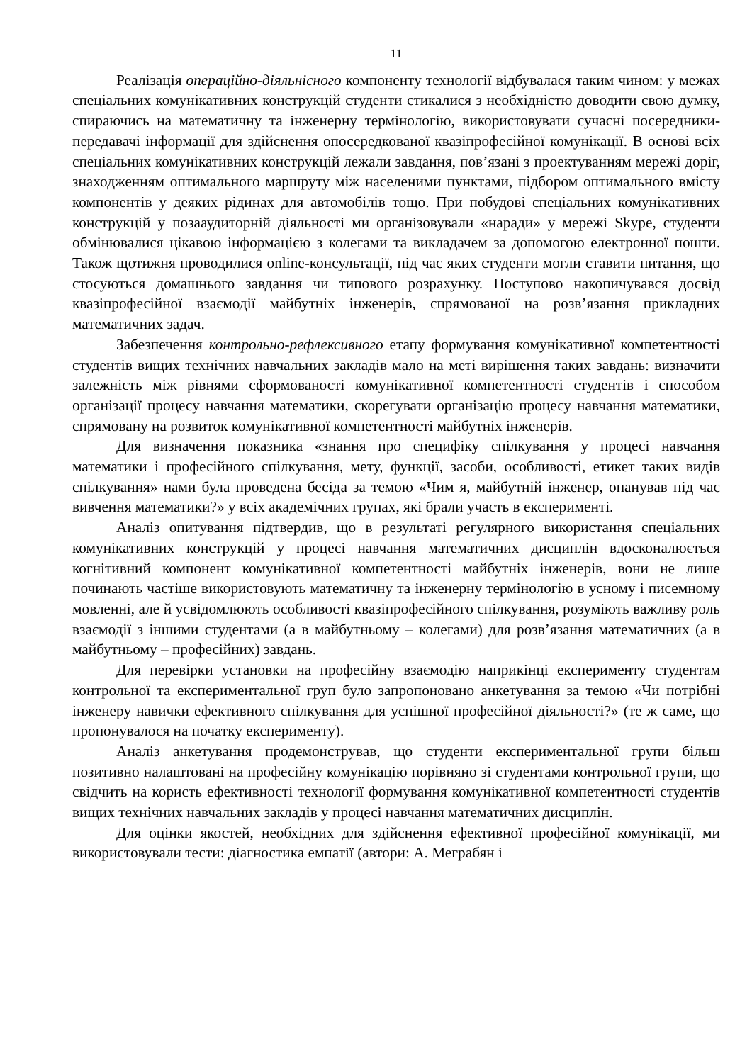11
Реалізація операційно-діяльнісного компоненту технології відбувалася таким чином: у межах спеціальних комунікативних конструкцій студенти стикалися з необхідністю доводити свою думку, спираючись на математичну та інженерну термінологію, використовувати сучасні посередники-передавачі інформації для здійснення опосередкованої квазіпрофесійної комунікації. В основі всіх спеціальних комунікативних конструкцій лежали завдання, пов’язані з проектуванням мережі доріг, знаходженням оптимального маршруту між населеними пунктами, підбором оптимального вмісту компонентів у деяких рідинах для автомобілів тощо. При побудові спеціальних комунікативних конструкцій у позааудиторній діяльності ми організовували «наради» у мережі Skype, студенти обмінювалися цікавою інформацією з колегами та викладачем за допомогою електронної пошти. Також щотижня проводилися online-консультації, під час яких студенти могли ставити питання, що стосуються домашнього завдання чи типового розрахунку. Поступово накопичувався досвід квазіпрофесійної взаємодії майбутніх інженерів, спрямованої на розв’язання прикладних математичних задач.
Забезпечення контрольно-рефлексивного етапу формування комунікативної компетентності студентів вищих технічних навчальних закладів мало на меті вирішення таких завдань: визначити залежність між рівнями сформованості комунікативної компетентності студентів і способом організації процесу навчання математики, скорегувати організацію процесу навчання математики, спрямовану на розвиток комунікативної компетентності майбутніх інженерів.
Для визначення показника «знання про специфіку спілкування у процесі навчання математики і професійного спілкування, мету, функції, засоби, особливості, етикет таких видів спілкування» нами була проведена бесіда за темою «Чим я, майбутній інженер, опанував під час вивчення математики?» у всіх академічних групах, які брали участь в експерименті.
Аналіз опитування підтвердив, що в результаті регулярного використання спеціальних комунікативних конструкцій у процесі навчання математичних дисциплін вдосконалюється когнітивний компонент комунікативної компетентності майбутніх інженерів, вони не лише починають частіше використовують математичну та інженерну термінологію в усному і писемному мовленні, але й усвідомлюють особливості квазіпрофесійного спілкування, розуміють важливу роль взаємодії з іншими студентами (а в майбутньому – колегами) для розв’язання математичних (а в майбутньому – професійних) завдань.
Для перевірки установки на професійну взаємодію наприкінці експерименту студентам контрольної та експериментальної груп було запропоновано анкетування за темою «Чи потрібні інженеру навички ефективного спілкування для успішної професійної діяльності?» (те ж саме, що пропонувалося на початку експерименту).
Аналіз анкетування продемонстрував, що студенти експериментальної групи більш позитивно налаштовані на професійну комунікацію порівняно зі студентами контрольної групи, що свідчить на користь ефективності технології формування комунікативної компетентності студентів вищих технічних навчальних закладів у процесі навчання математичних дисциплін.
Для оцінки якостей, необхідних для здійснення ефективної професійної комунікації, ми використовували тести: діагностика емпатії (автори: А. Меграбян і